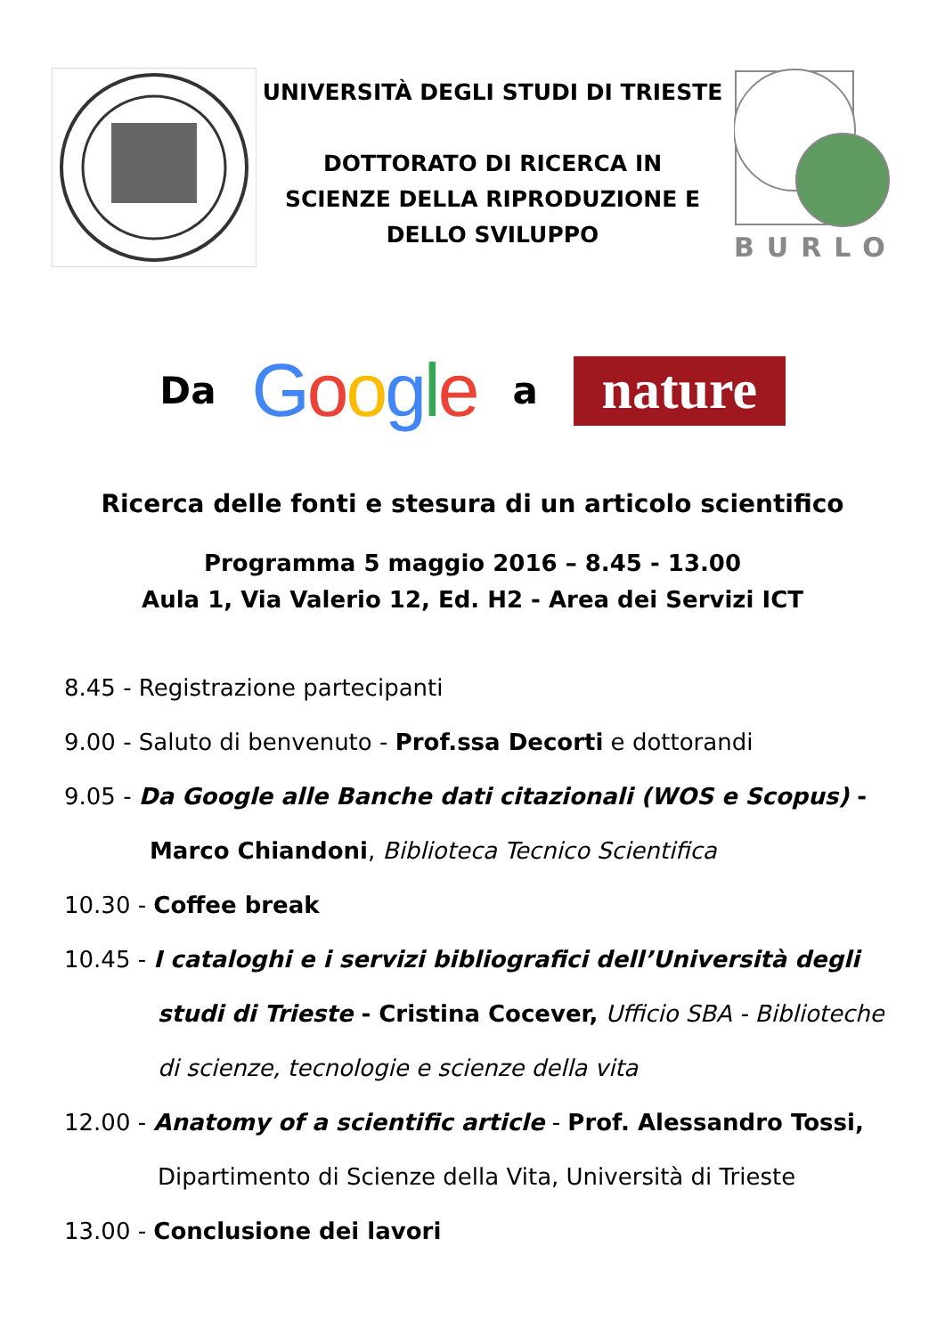UNIVERSITÀ DEGLI STUDI DI TRIESTE
DOTTORATO DI RICERCA IN
SCIENZE DELLA RIPRODUZIONE E
DELLO SVILUPPO
BURLO
Da Google a
nature
Ricerca delle fonti e stesura di un articolo scientifico
Programma 5 maggio 2016 – 8.45 - 13.00
Aula 1, Via Valerio 12, Ed. H2 - Area dei Servizi ICT
8.45 - Registrazione partecipanti
9.00 - Saluto di benvenuto - Prof.ssa Decorti e dottorandi
9.05 - Da Google alle Banche dati citazionali (WOS e Scopus) -
Marco Chiandoni, Biblioteca Tecnico Scientifica
10.30 - Coffee break
10.45 - I cataloghi e i servizi bibliografici dell’Università degli
studi di Trieste - Cristina Cocever, Ufficio SBA - Biblioteche
di scienze, tecnologie e scienze della vita
12.00 - Anatomy of a scientific article - Prof. Alessandro Tossi,
Dipartimento di Scienze della Vita, Università di Trieste
13.00 - Conclusione dei lavori